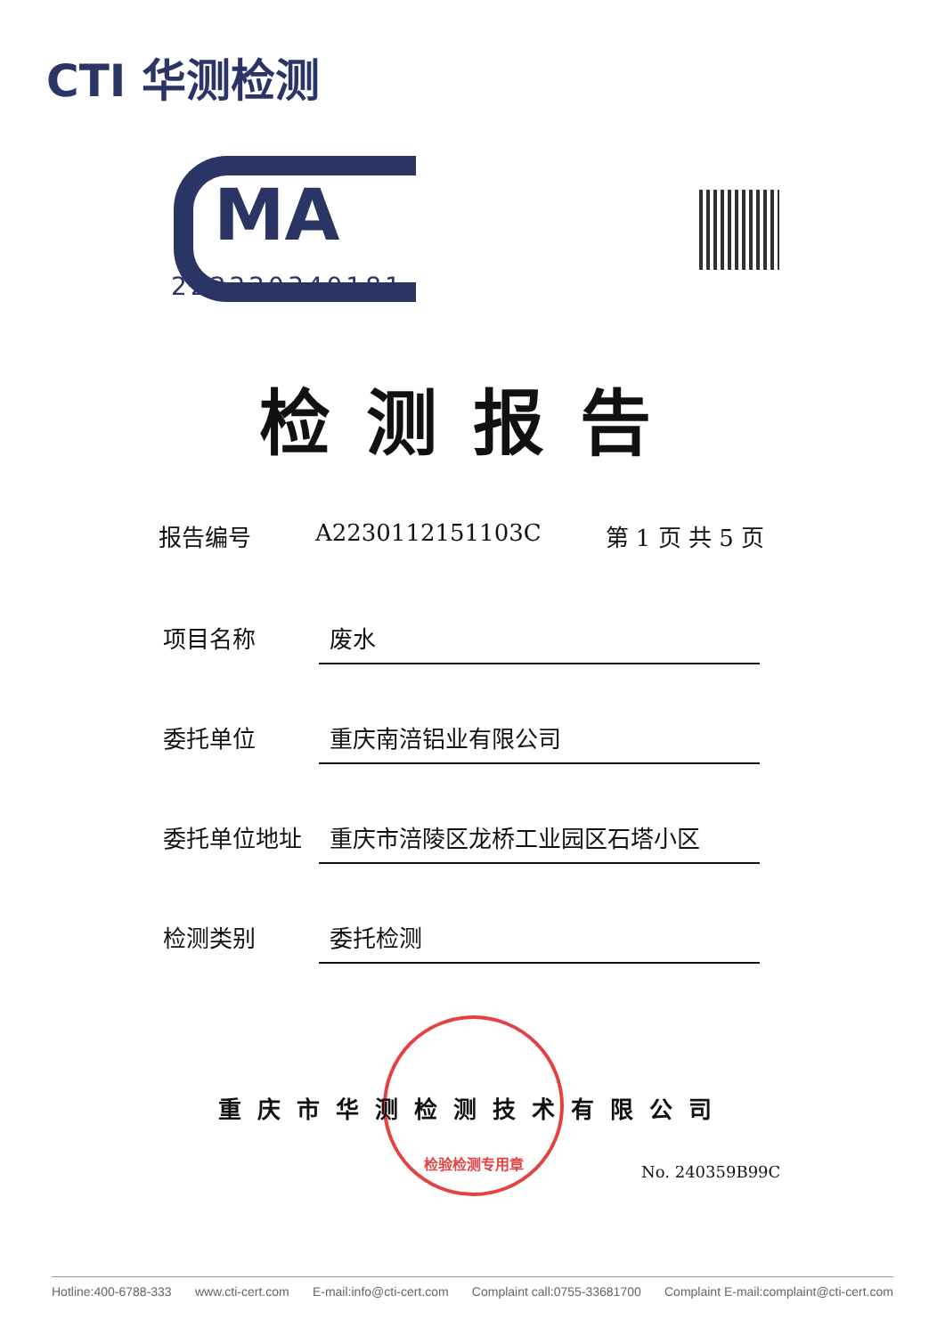CTI 华测检测
MA
222220340181
检测报告
报告编号 A2230112151103C 第 1 页 共 5 页
项目名称 废水
委托单位 重庆南涪铝业有限公司
委托单位地址 重庆市涪陵区龙桥工业园区石塔小区
检测类别 委托检测
检验检测专用章
重庆市华测检测技术有限公司
No. 240359B99C
Hotline:400-6788-333 www.cti-cert.com E-mail:info@cti-cert.com Complaint call:0755-33681700 Complaint E-mail:complaint@cti-cert.com